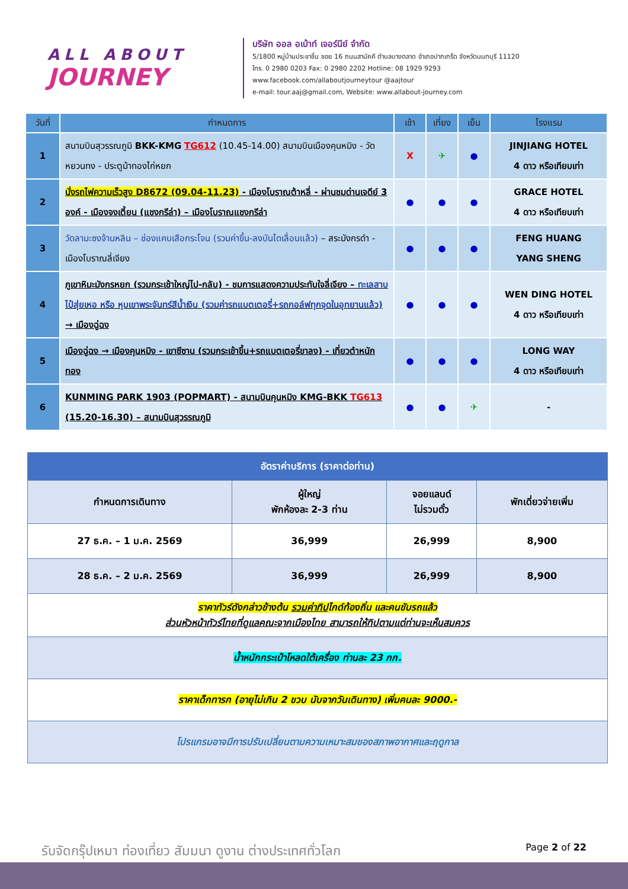ALL ABOUT
JOURNEY
บริษัท ออล อเบ้าท์ เจอร์นีย์ จำกัด
5/1800 หมู่บ้านประชาชื่น ซอย 16 ถนนสามัคคี ตำบลบางตลาด อำเภอปากเกร็ด จังหวัดนนทบุรี 11120
โทร. 0 2980 0203 Fax: 0 2980 2202 Hotline: 08 1929 9293
www.facebook.com/allaboutjourneytour @aajtour
e-mail: tour.aaj@gmail.com, Website: www.allabout-journey.com
| วันที่ | กำหนดการ | เช้า | เที่ยง | เย็น | โรงแรม |
| --- | --- | --- | --- | --- | --- |
| 1 | สนามบินสุวรรณภูมิ BKK-KMG TG612 (10.45-14.00) สนามบินเมืองคุนหมิง - วัดหยวนทง - ประตูม้าทองไก่หยก | X | ✈ | ● | JINJIANG HOTEL 4 ดาว หรือเทียบเท่า |
| 2 | นั่งรถไฟความเร็วสูง D8672 (09.04-11.23) - เมืองโบราณต้าหลี่ - ผ่านชมด่านเจดีย์ 3 องค์ - เมืองจงเตี้ยน (แชงกรีล่า) – เมืองโบราณแชงกรีล่า | ● | ● | ● | GRACE HOTEL 4 ดาว หรือเทียบเท่า |
| 3 | วัดลามะซงจ้านหลิน – ช่องแคบเสือกระโจน (รวมค่าขึ้น-ลงบันไดเลื่อนแล้ว) – สระมังกรดำ - เมืองโบราณลี่เจียง | ● | ● | ● | FENG HUANG YANG SHENG |
| 4 | ภูเขาหิมะมังกรหยก (รวมกระเช้าใหญ่ไป-กลับ) - ชมการแสดงความประทับใจลี่เจียง – ทะเลสาบไป๋สุ่ยเหอ หรือ หุบเขาพระจันทร์สีน้ำเงิน (รวมค่ารถแบตเตอรี่+รถกอล์ฟทุกจุดในอุทยานแล้ว) → เมืองฉู่ฉง | ● | ● | ● | WEN DING HOTEL 4 ดาว หรือเทียบเท่า |
| 5 | เมืองฉู่ฉง → เมืองคุนหมิง - เขาซีซาน (รวมกระเช้าขึ้น+รถแบตเตอรี่ขาลง) - เที่ยวตำหนักทอง | ● | ● | ● | LONG WAY 4 ดาว หรือเทียบเท่า |
| 6 | KUNMING PARK 1903 (POPMART) - สนามบินคุนหมิง KMG-BKK TG613 (15.20-16.30) – สนามบินสุวรรณภูมิ | ● | ● | ✈ | - |
| อัตราค่าบริการ (ราคาต่อท่าน) | | | |
| --- | --- | --- | --- |
| กำหนดการเดินทาง | ผู้ใหญ่ พักห้องละ 2-3 ท่าน | จอยแลนด์ ไม่รวมตั๋ว | พักเดี่ยวจ่ายเพิ่ม |
| 27 ธ.ค. – 1 ม.ค. 2569 | 36,999 | 26,999 | 8,900 |
| 28 ธ.ค. – 2 ม.ค. 2569 | 36,999 | 26,999 | 8,900 |
| ราคาทัวร์ดังกล่าวข้างต้น รวมค่าทิป ไกด์ท้องถิ่น และคนขับรถแล้ว ส่วนหัวหน้าทัวร์ไทยที่ดูแลคณะจากเมืองไทย สามารถให้ทิปตามแต่ท่านจะเห็นสมควร | | | |
| น้ำหนักกระเป๋าโหลดใต้เครื่อง ท่านละ 23 กก. | | | |
| ราคาเด็กทารก (อายุไม่เกิน 2 ขวบ นับจากวันเดินทาง) เพิ่มคนละ 9000.- | | | |
| โปรแกรมอาจมีการปรับเปลี่ยนตามความเหมาะสมของสภาพอากาศและฤดูกาล | | | |
รับจัดกรุ๊ปเหมา ท่องเที่ยว สัมมนา ดูงาน ต่างประเทศทั่วโลก Page 2 of 22